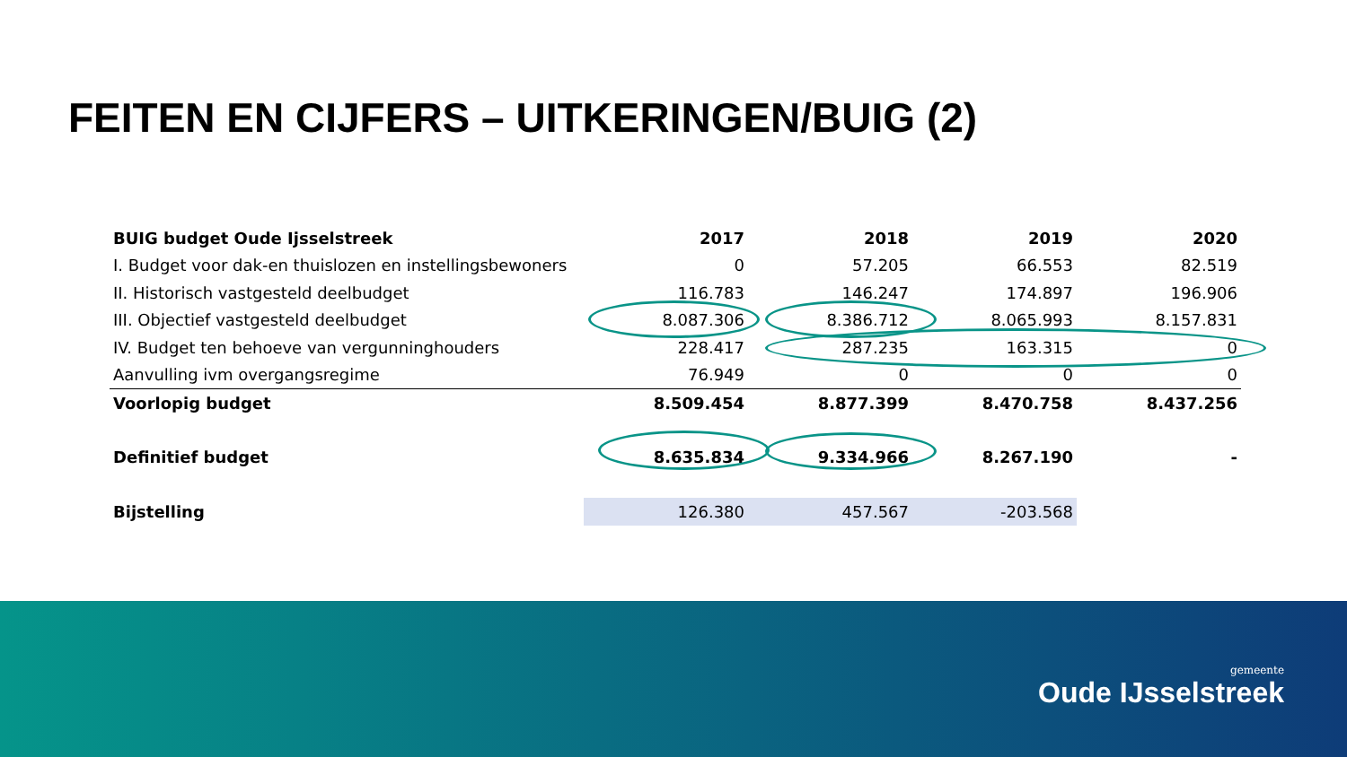FEITEN EN CIJFERS – UITKERINGEN/BUIG (2)
| BUIG budget Oude Ijsselstreek | 2017 | 2018 | 2019 | 2020 |
| --- | --- | --- | --- | --- |
| I. Budget voor dak-en thuislozen en instellingsbewoners | 0 | 57.205 | 66.553 | 82.519 |
| II. Historisch vastgesteld deelbudget | 116.783 | 146.247 | 174.897 | 196.906 |
| III. Objectief vastgesteld deelbudget | 8.087.306 | 8.386.712 | 8.065.993 | 8.157.831 |
| IV. Budget ten behoeve van vergunninghouders | 228.417 | 287.235 | 163.315 | 0 |
| Aanvulling ivm overgangsregime | 76.949 | 0 | 0 | 0 |
| Voorlopig budget | 8.509.454 | 8.877.399 | 8.470.758 | 8.437.256 |
| Definitief budget | 8.635.834 | 9.334.966 | 8.267.190 | - |
| Bijstelling | 126.380 | 457.567 | -203.568 | |
gemeente
Oude IJsselstreek